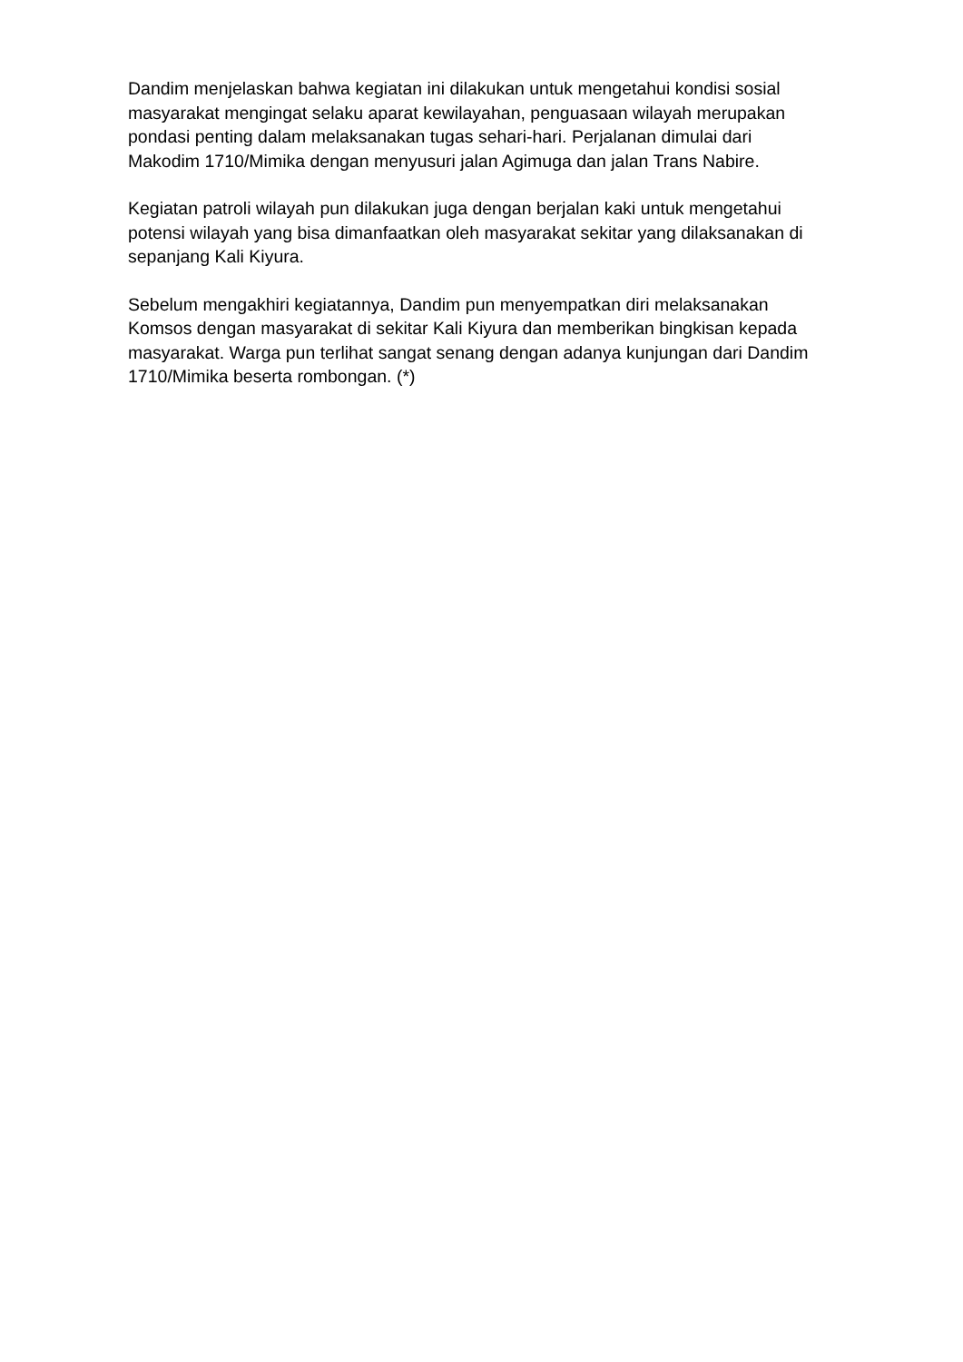Dandim menjelaskan bahwa kegiatan ini dilakukan untuk mengetahui kondisi sosial masyarakat mengingat selaku aparat kewilayahan, penguasaan wilayah merupakan pondasi penting dalam melaksanakan tugas sehari-hari. Perjalanan dimulai dari Makodim 1710/Mimika dengan menyusuri jalan Agimuga dan jalan Trans Nabire.
Kegiatan patroli wilayah pun dilakukan juga dengan berjalan kaki untuk mengetahui potensi wilayah yang bisa dimanfaatkan oleh masyarakat sekitar yang dilaksanakan di sepanjang Kali Kiyura.
Sebelum mengakhiri kegiatannya, Dandim pun menyempatkan diri melaksanakan Komsos dengan masyarakat di sekitar Kali Kiyura dan memberikan bingkisan kepada masyarakat. Warga pun terlihat sangat senang dengan adanya kunjungan dari Dandim 1710/Mimika beserta rombongan. (*)